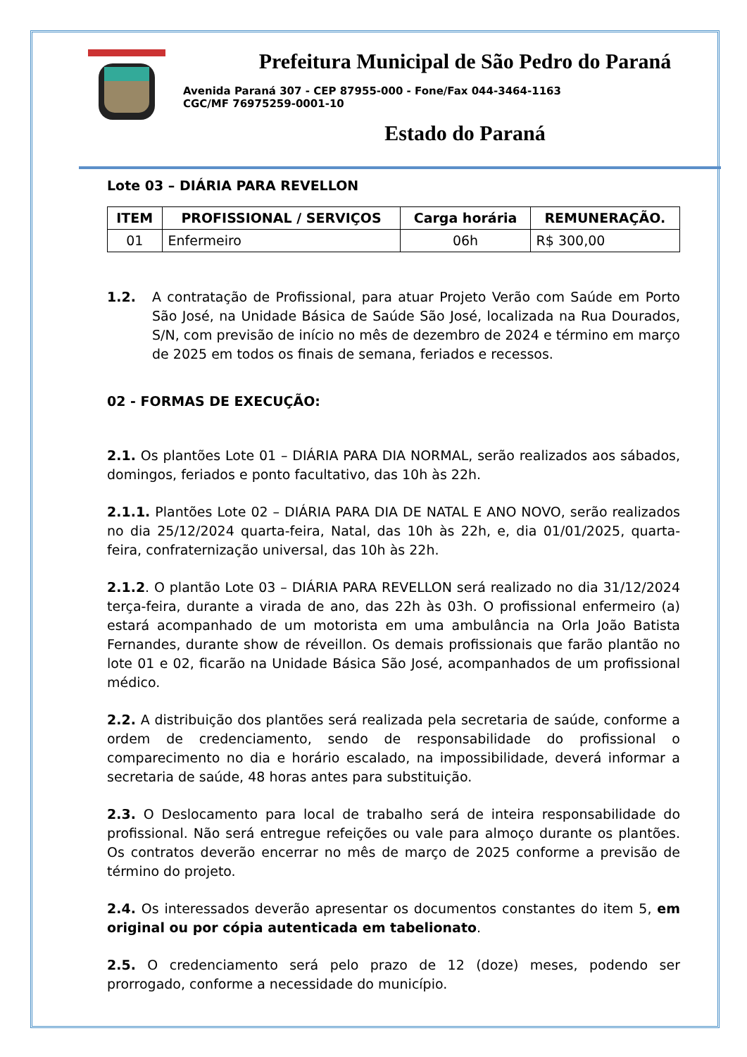Prefeitura Municipal de São Pedro do Paraná
Avenida Paraná 307 - CEP 87955-000 - Fone/Fax 044-3464-1163
CGC/MF 76975259-0001-10
Estado do Paraná
Lote 03 – DIÁRIA PARA REVELLON
| ITEM | PROFISSIONAL / SERVIÇOS | Carga horária | REMUNERAÇÃO. |
| --- | --- | --- | --- |
| 01 | Enfermeiro | 06h | R$ 300,00 |
1.2. A contratação de Profissional, para atuar Projeto Verão com Saúde em Porto São José, na Unidade Básica de Saúde São José, localizada na Rua Dourados, S/N, com previsão de início no mês de dezembro de 2024 e término em março de 2025 em todos os finais de semana, feriados e recessos.
02 - FORMAS DE EXECUÇÃO:
2.1. Os plantões Lote 01 – DIÁRIA PARA DIA NORMAL, serão realizados aos sábados, domingos, feriados e ponto facultativo, das 10h às 22h.
2.1.1. Plantões Lote 02 – DIÁRIA PARA DIA DE NATAL E ANO NOVO, serão realizados no dia 25/12/2024 quarta-feira, Natal, das 10h às 22h, e, dia 01/01/2025, quarta-feira, confraternização universal, das 10h às 22h.
2.1.2. O plantão Lote 03 – DIÁRIA PARA REVELLON será realizado no dia 31/12/2024 terça-feira, durante a virada de ano, das 22h às 03h. O profissional enfermeiro (a) estará acompanhado de um motorista em uma ambulância na Orla João Batista Fernandes, durante show de réveillon. Os demais profissionais que farão plantão no lote 01 e 02, ficarão na Unidade Básica São José, acompanhados de um profissional médico.
2.2. A distribuição dos plantões será realizada pela secretaria de saúde, conforme a ordem de credenciamento, sendo de responsabilidade do profissional o comparecimento no dia e horário escalado, na impossibilidade, deverá informar a secretaria de saúde, 48 horas antes para substituição.
2.3. O Deslocamento para local de trabalho será de inteira responsabilidade do profissional. Não será entregue refeições ou vale para almoço durante os plantões. Os contratos deverão encerrar no mês de março de 2025 conforme a previsão de término do projeto.
2.4. Os interessados deverão apresentar os documentos constantes do item 5, em original ou por cópia autenticada em tabelionato.
2.5. O credenciamento será pelo prazo de 12 (doze) meses, podendo ser prorrogado, conforme a necessidade do município.